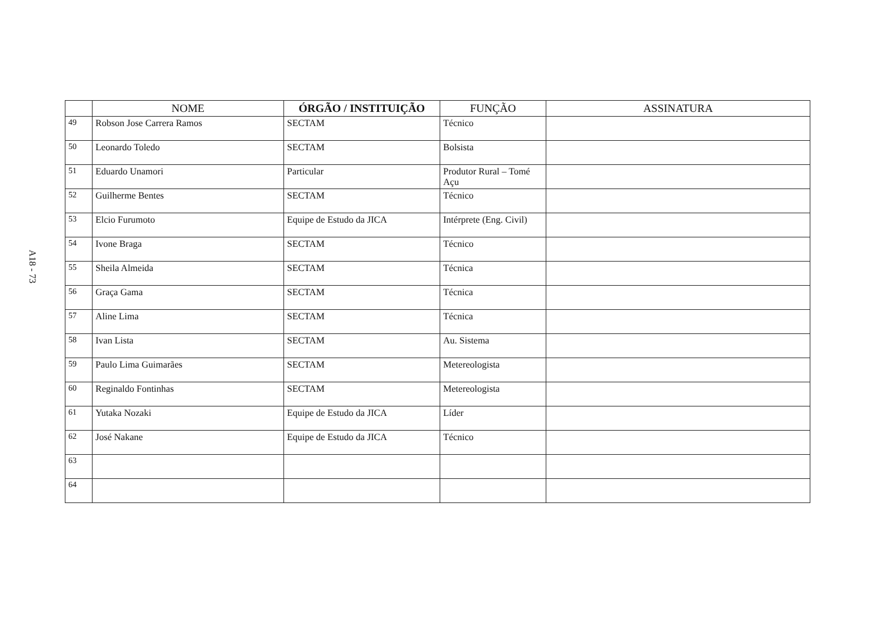A18 - 73
| | NOME | ÓRGÃO / INSTITUIÇÃO | FUNÇÃO | ASSINATURA |
| --- | --- | --- | --- | --- |
| 49 | Robson Jose Carrera Ramos | SECTAM | Técnico | |
| 50 | Leonardo Toledo | SECTAM | Bolsista | |
| 51 | Eduardo Unamori | Particular | Produtor Rural – Tomé Açu | |
| 52 | Guilherme Bentes | SECTAM | Técnico | |
| 53 | Elcio Furumoto | Equipe de Estudo da JICA | Intérprete (Eng. Civil) | |
| 54 | Ivone Braga | SECTAM | Técnico | |
| 55 | Sheila Almeida | SECTAM | Técnica | |
| 56 | Graça Gama | SECTAM | Técnica | |
| 57 | Aline Lima | SECTAM | Técnica | |
| 58 | Ivan Lista | SECTAM | Au. Sistema | |
| 59 | Paulo Lima Guimarães | SECTAM | Metereologista | |
| 60 | Reginaldo Fontinhas | SECTAM | Metereologista | |
| 61 | Yutaka Nozaki | Equipe de Estudo da JICA | Líder | |
| 62 | José Nakane | Equipe de Estudo da JICA | Técnico | |
| 63 | | | | |
| 64 | | | | |